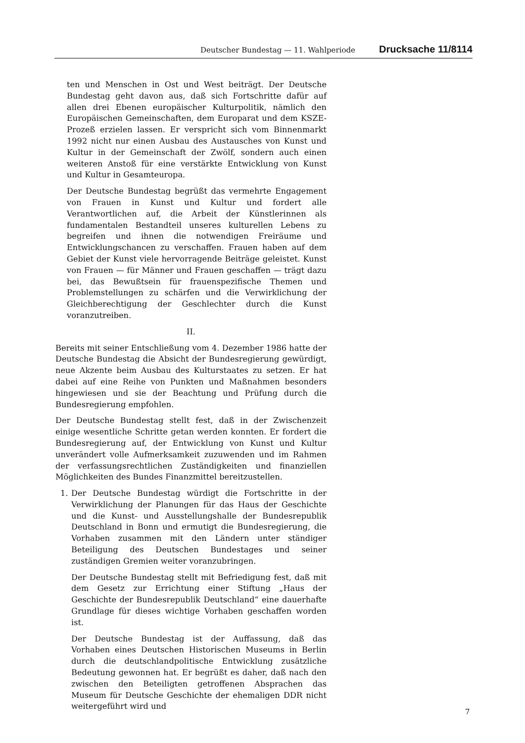Deutscher Bundestag — 11. Wahlperiode Drucksache 11/8114
ten und Menschen in Ost und West beiträgt. Der Deutsche Bundestag geht davon aus, daß sich Fortschritte dafür auf allen drei Ebenen europäischer Kulturpolitik, nämlich den Europäischen Gemeinschaften, dem Europarat und dem KSZE-Prozeß erzielen lassen. Er verspricht sich vom Binnenmarkt 1992 nicht nur einen Ausbau des Austausches von Kunst und Kultur in der Gemeinschaft der Zwölf, sondern auch einen weiteren Anstoß für eine verstärkte Entwicklung von Kunst und Kultur in Gesamteuropa.
Der Deutsche Bundestag begrüßt das vermehrte Engagement von Frauen in Kunst und Kultur und fordert alle Verantwortlichen auf, die Arbeit der Künstlerinnen als fundamentalen Bestandteil unseres kulturellen Lebens zu begreifen und ihnen die notwendigen Freiräume und Entwicklungschancen zu verschaffen. Frauen haben auf dem Gebiet der Kunst viele hervorragende Beiträge geleistet. Kunst von Frauen — für Männer und Frauen geschaffen — trägt dazu bei, das Bewußtsein für frauenspezifische Themen und Problemstellungen zu schärfen und die Verwirklichung der Gleichberechtigung der Geschlechter durch die Kunst voranzutreiben.
II.
Bereits mit seiner Entschließung vom 4. Dezember 1986 hatte der Deutsche Bundestag die Absicht der Bundesregierung gewürdigt, neue Akzente beim Ausbau des Kulturstaates zu setzen. Er hat dabei auf eine Reihe von Punkten und Maßnahmen besonders hingewiesen und sie der Beachtung und Prüfung durch die Bundesregierung empfohlen.
Der Deutsche Bundestag stellt fest, daß in der Zwischenzeit einige wesentliche Schritte getan werden konnten. Er fordert die Bundesregierung auf, der Entwicklung von Kunst und Kultur unverändert volle Aufmerksamkeit zuzuwenden und im Rahmen der verfassungsrechtlichen Zuständigkeiten und finanziellen Möglichkeiten des Bundes Finanzmittel bereitzustellen.
1. Der Deutsche Bundestag würdigt die Fortschritte in der Verwirklichung der Planungen für das Haus der Geschichte und die Kunst- und Ausstellungshalle der Bundesrepublik Deutschland in Bonn und ermutigt die Bundesregierung, die Vorhaben zusammen mit den Ländern unter ständiger Beteiligung des Deutschen Bundestages und seiner zuständigen Gremien weiter voranzubringen.
Der Deutsche Bundestag stellt mit Befriedigung fest, daß mit dem Gesetz zur Errichtung einer Stiftung „Haus der Geschichte der Bundesrepublik Deutschland“ eine dauerhafte Grundlage für dieses wichtige Vorhaben geschaffen worden ist.
Der Deutsche Bundestag ist der Auffassung, daß das Vorhaben eines Deutschen Historischen Museums in Berlin durch die deutschlandpolitische Entwicklung zusätzliche Bedeutung gewonnen hat. Er begrüßt es daher, daß nach den zwischen den Beteiligten getroffenen Absprachen das Museum für Deutsche Geschichte der ehemaligen DDR nicht weitergeführt wird und
7